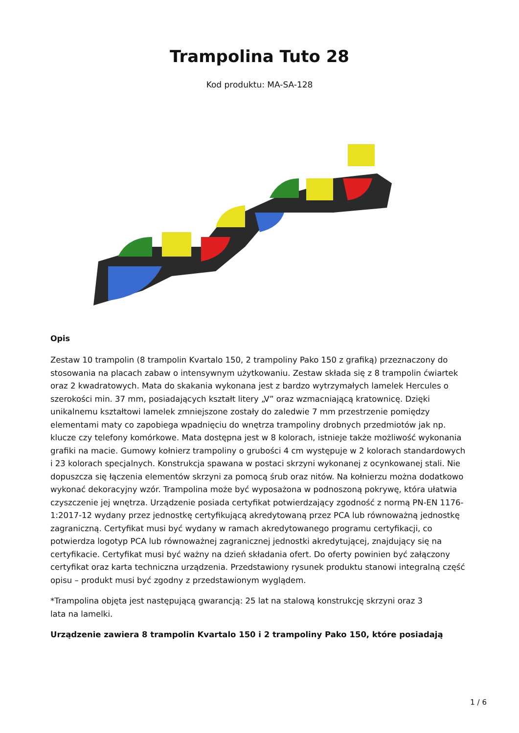Trampolina Tuto 28
Kod produktu: MA-SA-128
Opis
Zestaw 10 trampolin (8 trampolin Kvartalo 150, 2 trampoliny Pako 150 z grafiką) przeznaczony do stosowania na placach zabaw o intensywnym użytkowaniu. Zestaw składa się z 8 trampolin ćwiartek oraz 2 kwadratowych. Mata do skakania wykonana jest z bardzo wytrzymałych lamelek Hercules o szerokości min. 37 mm, posiadających kształt litery „V” oraz wzmacniającą kratownicę. Dzięki unikalnemu kształtowi lamelek zmniejszone zostały do zaledwie 7 mm przestrzenie pomiędzy elementami maty co zapobiega wpadnięciu do wnętrza trampoliny drobnych przedmiotów jak np. klucze czy telefony komórkowe. Mata dostępna jest w 8 kolorach, istnieje także możliwość wykonania grafiki na macie. Gumowy kołnierz trampoliny o grubości 4 cm występuje w 2 kolorach standardowych i 23 kolorach specjalnych. Konstrukcja spawana w postaci skrzyni wykonanej z ocynkowanej stali. Nie dopuszcza się łączenia elementów skrzyni za pomocą śrub oraz nitów. Na kołnierzu można dodatkowo wykonać dekoracyjny wzór. Trampolina może być wyposażona w podnoszoną pokrywę, która ułatwia czyszczenie jej wnętrza. Urządzenie posiada certyfikat potwierdzający zgodność z normą PN-EN 1176-1:2017-12 wydany przez jednostkę certyfikującą akredytowaną przez PCA lub równoważną jednostkę zagraniczną. Certyfikat musi być wydany w ramach akredytowanego programu certyfikacji, co potwierdza logotyp PCA lub równoważnej zagranicznej jednostki akredytującej, znajdujący się na certyfikacie. Certyfikat musi być ważny na dzień składania ofert. Do oferty powinien być załączony certyfikat oraz karta techniczna urządzenia. Przedstawiony rysunek produktu stanowi integralną część opisu – produkt musi być zgodny z przedstawionym wyglądem.
*Trampolina objęta jest następującą gwarancją: 25 lat na stalową konstrukcję skrzyni oraz 3
lata na lamelki.
Urządzenie zawiera 8 trampolin Kvartalo 150 i 2 trampoliny Pako 150, które posiadają
1 / 6